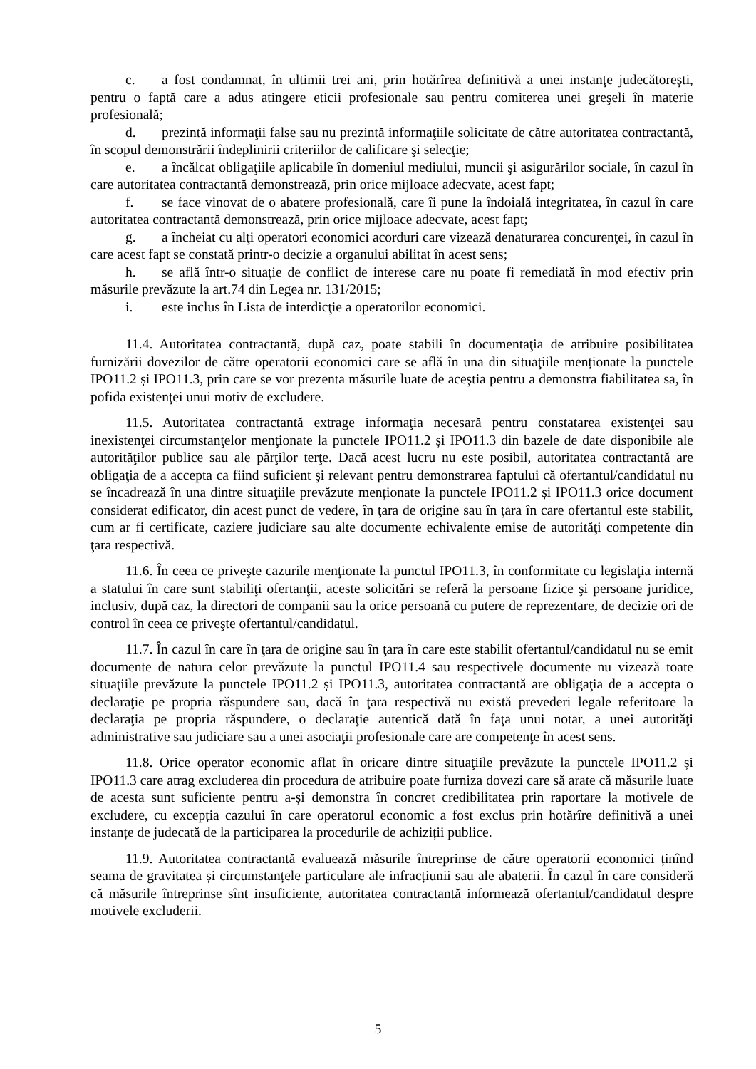c. a fost condamnat, în ultimii trei ani, prin hotărîrea definitivă a unei instanţe judecătoreşti, pentru o faptă care a adus atingere eticii profesionale sau pentru comiterea unei greşeli în materie profesională;
d. prezintă informaţii false sau nu prezintă informaţiile solicitate de către autoritatea contractantă, în scopul demonstrării îndeplinirii criteriilor de calificare şi selecţie;
e. a încălcat obligaţiile aplicabile în domeniul mediului, muncii şi asigurărilor sociale, în cazul în care autoritatea contractantă demonstrează, prin orice mijloace adecvate, acest fapt;
f. se face vinovat de o abatere profesională, care îi pune la îndoială integritatea, în cazul în care autoritatea contractantă demonstrează, prin orice mijloace adecvate, acest fapt;
g. a încheiat cu alţi operatori economici acorduri care vizează denaturarea concurenţei, în cazul în care acest fapt se constată printr-o decizie a organului abilitat în acest sens;
h. se află într-o situaţie de conflict de interese care nu poate fi remediată în mod efectiv prin măsurile prevăzute la art.74 din Legea nr. 131/2015;
i. este inclus în Lista de interdicţie a operatorilor economici.
11.4. Autoritatea contractantă, după caz, poate stabili în documentaţia de atribuire posibilitatea furnizării dovezilor de către operatorii economici care se află în una din situaţiile menționate la punctele IPO11.2 și IPO11.3, prin care se vor prezenta măsurile luate de aceştia pentru a demonstra fiabilitatea sa, în pofida existenţei unui motiv de excludere.
11.5. Autoritatea contractantă extrage informaţia necesară pentru constatarea existenţei sau inexistenţei circumstanţelor menţionate la punctele IPO11.2 și IPO11.3 din bazele de date disponibile ale autorităţilor publice sau ale părţilor terţe. Dacă acest lucru nu este posibil, autoritatea contractantă are obligaţia de a accepta ca fiind suficient şi relevant pentru demonstrarea faptului că ofertantul/candidatul nu se încadrează în una dintre situaţiile prevăzute menționate la punctele IPO11.2 și IPO11.3 orice document considerat edificator, din acest punct de vedere, în ţara de origine sau în ţara în care ofertantul este stabilit, cum ar fi certificate, caziere judiciare sau alte documente echivalente emise de autorităţi competente din ţara respectivă.
11.6. În ceea ce priveşte cazurile menţionate la punctul IPO11.3, în conformitate cu legislaţia internă a statului în care sunt stabiliţi ofertanţii, aceste solicitări se referă la persoane fizice şi persoane juridice, inclusiv, după caz, la directori de companii sau la orice persoană cu putere de reprezentare, de decizie ori de control în ceea ce priveşte ofertantul/candidatul.
11.7. În cazul în care în ţara de origine sau în ţara în care este stabilit ofertantul/candidatul nu se emit documente de natura celor prevăzute la punctul IPO11.4 sau respectivele documente nu vizează toate situaţiile prevăzute la punctele IPO11.2 și IPO11.3, autoritatea contractantă are obligaţia de a accepta o declaraţie pe propria răspundere sau, dacă în ţara respectivă nu există prevederi legale referitoare la declaraţia pe propria răspundere, o declaraţie autentică dată în faţa unui notar, a unei autorităţi administrative sau judiciare sau a unei asociaţii profesionale care are competenţe în acest sens.
11.8. Orice operator economic aflat în oricare dintre situaţiile prevăzute la punctele IPO11.2 și IPO11.3 care atrag excluderea din procedura de atribuire poate furniza dovezi care să arate că măsurile luate de acesta sunt suficiente pentru a-și demonstra în concret credibilitatea prin raportare la motivele de excludere, cu excepția cazului în care operatorul economic a fost exclus prin hotărîre definitivă a unei instanțe de judecată de la participarea la procedurile de achiziții publice.
11.9. Autoritatea contractantă evaluează măsurile întreprinse de către operatorii economici ținînd seama de gravitatea și circumstanțele particulare ale infracțiunii sau ale abaterii. În cazul în care consideră că măsurile întreprinse sînt insuficiente, autoritatea contractantă informează ofertantul/candidatul despre motivele excluderii.
5